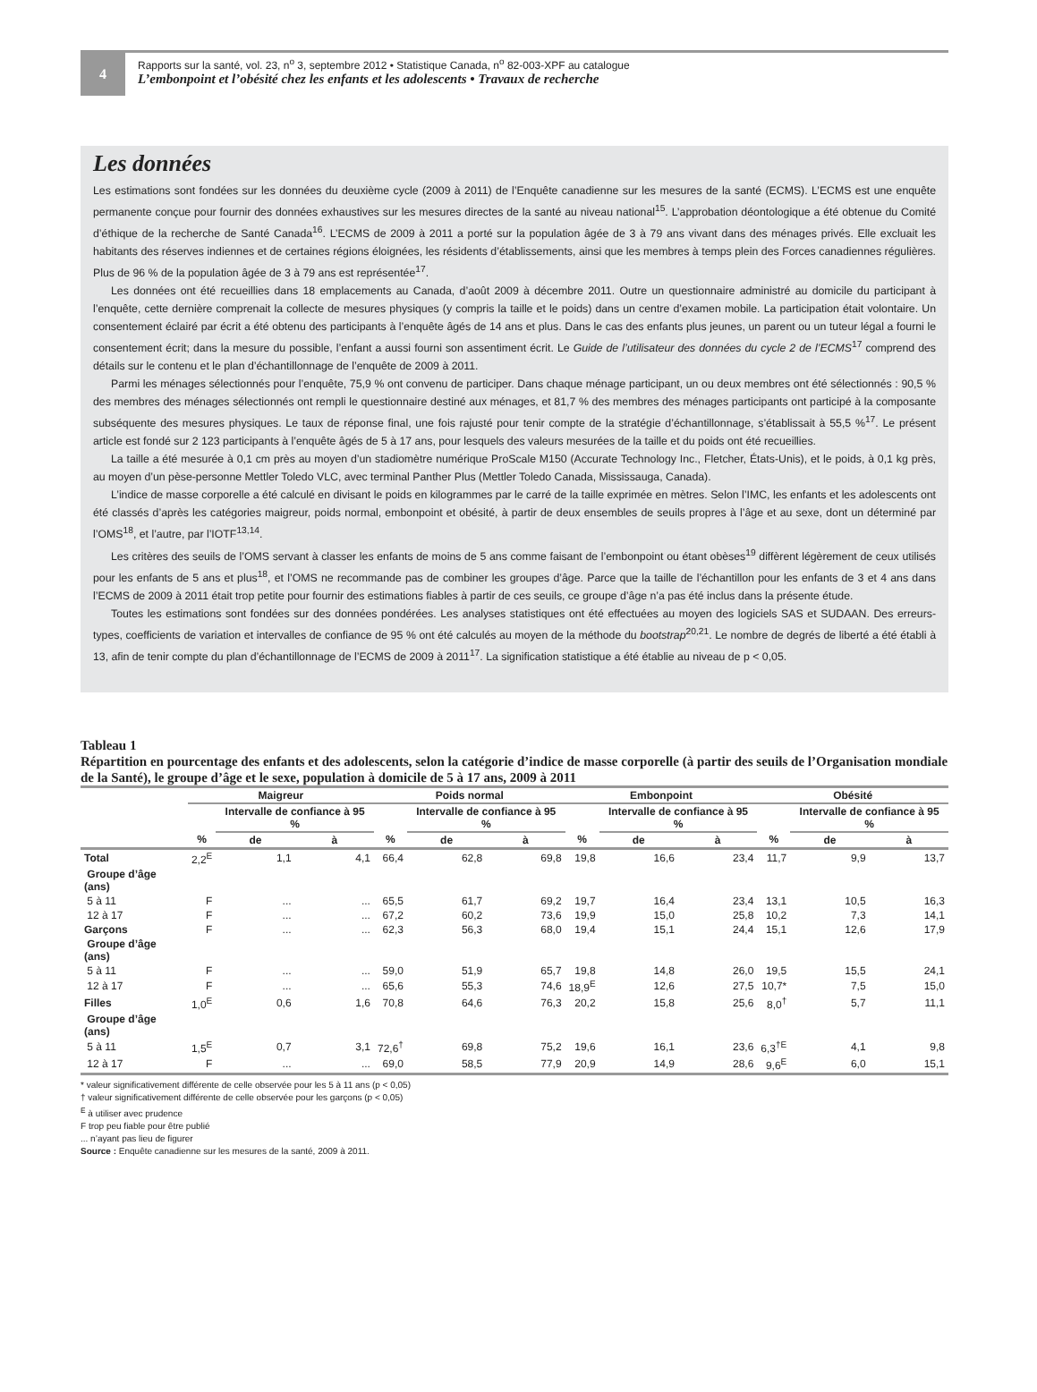4
Rapports sur la santé, vol. 23, n<sup>o</sup> 3, septembre 2012 • Statistique Canada, n<sup>o</sup> 82-003-XPF au catalogue
L’embonpoint et l’obésité chez les enfants et les adolescents • Travaux de recherche
Les données
Les estimations sont fondées sur les données du deuxième cycle (2009 à 2011) de l’Enquête canadienne sur les mesures de la santé (ECMS). L’ECMS est une enquête permanente conçue pour fournir des données exhaustives sur les mesures directes de la santé au niveau national<sup>15</sup>. L’approbation déontologique a été obtenue du Comité d’éthique de la recherche de Santé Canada<sup>16</sup>. L’ECMS de 2009 à 2011 a porté sur la population âgée de 3 à 79 ans vivant dans des ménages privés. Elle excluait les habitants des réserves indiennes et de certaines régions éloignées, les résidents d’établissements, ainsi que les membres à temps plein des Forces canadiennes régulières. Plus de 96 % de la population âgée de 3 à 79 ans est représentée<sup>17</sup>.
Les données ont été recueillies dans 18 emplacements au Canada, d’août 2009 à décembre 2011. Outre un questionnaire administré au domicile du participant à l’enquête, cette dernière comprenait la collecte de mesures physiques (y compris la taille et le poids) dans un centre d’examen mobile. La participation était volontaire. Un consentement éclairé par écrit a été obtenu des participants à l’enquête âgés de 14 ans et plus. Dans le cas des enfants plus jeunes, un parent ou un tuteur légal a fourni le consentement écrit; dans la mesure du possible, l’enfant a aussi fourni son assentiment écrit. Le Guide de l’utilisateur des données du cycle 2 de l’ECMS<sup>17</sup> comprend des détails sur le contenu et le plan d’échantillonnage de l’enquête de 2009 à 2011.
Parmi les ménages sélectionnés pour l’enquête, 75,9 % ont convenu de participer. Dans chaque ménage participant, un ou deux membres ont été sélectionnés : 90,5 % des membres des ménages sélectionnés ont rempli le questionnaire destiné aux ménages, et 81,7 % des membres des ménages participants ont participé à la composante subséquente des mesures physiques. Le taux de réponse final, une fois rajusté pour tenir compte de la stratégie d’échantillonnage, s’établissait à 55,5 %<sup>17</sup>. Le présent article est fondé sur 2 123 participants à l’enquête âgés de 5 à 17 ans, pour lesquels des valeurs mesurées de la taille et du poids ont été recueillies.
La taille a été mesurée à 0,1 cm près au moyen d’un stadiomètre numérique ProScale M150 (Accurate Technology Inc., Fletcher, États-Unis), et le poids, à 0,1 kg près, au moyen d’un pèse-personne Mettler Toledo VLC, avec terminal Panther Plus (Mettler Toledo Canada, Mississauga, Canada).
L’indice de masse corporelle a été calculé en divisant le poids en kilogrammes par le carré de la taille exprimée en mètres. Selon l’IMC, les enfants et les adolescents ont été classés d’après les catégories maigreur, poids normal, embonpoint et obésité, à partir de deux ensembles de seuils propres à l’âge et au sexe, dont un déterminé par l’OMS<sup>18</sup>, et l’autre, par l’IOTF<sup>13,14</sup>.
Les critères des seuils de l’OMS servant à classer les enfants de moins de 5 ans comme faisant de l’embonpoint ou étant obèses<sup>19</sup> diffèrent légèrement de ceux utilisés pour les enfants de 5 ans et plus<sup>18</sup>, et l’OMS ne recommande pas de combiner les groupes d’âge. Parce que la taille de l’échantillon pour les enfants de 3 et 4 ans dans l’ECMS de 2009 à 2011 était trop petite pour fournir des estimations fiables à partir de ces seuils, ce groupe d’âge n’a pas été inclus dans la présente étude.
Toutes les estimations sont fondées sur des données pondérées. Les analyses statistiques ont été effectuées au moyen des logiciels SAS et SUDAAN. Des erreurs-types, coefficients de variation et intervalles de confiance de 95 % ont été calculés au moyen de la méthode du bootstrap<sup>20,21</sup>. Le nombre de degrés de liberté a été établi à 13, afin de tenir compte du plan d’échantillonnage de l’ECMS de 2009 à 2011<sup>17</sup>. La signification statistique a été établie au niveau de p < 0,05.
Tableau 1
Répartition en pourcentage des enfants et des adolescents, selon la catégorie d’indice de masse corporelle (à partir des seuils de l’Organisation mondiale de la Santé), le groupe d’âge et le sexe, population à domicile de 5 à 17 ans, 2009 à 2011
| | Maigreur | | | Poids normal | | | Embonpoint | | | Obésité | | |
| --- | --- | --- | --- | --- | --- | --- | --- | --- | --- | --- | --- | --- |
| | | Intervalle de confiance à 95 % | | | Intervalle de confiance à 95 % | | | Intervalle de confiance à 95 % | | | Intervalle de confiance à 95 % | |
| | % | de | à | % | de | à | % | de | à | % | de | à |
| Total | 2,2<sup>E</sup> | 1,1 | 4,1 | 66,4 | 62,8 | 69,8 | 19,8 | 16,6 | 23,4 | 11,7 | 9,9 | 13,7 |
| Groupe d’âge (ans) | | | | | | | | | | | | |
| 5 à 11 | F | ... | ... | 65,5 | 61,7 | 69,2 | 19,7 | 16,4 | 23,4 | 13,1 | 10,5 | 16,3 |
| 12 à 17 | F | ... | ... | 67,2 | 60,2 | 73,6 | 19,9 | 15,0 | 25,8 | 10,2 | 7,3 | 14,1 |
| Garçons | F | ... | ... | 62,3 | 56,3 | 68,0 | 19,4 | 15,1 | 24,4 | 15,1 | 12,6 | 17,9 |
| Groupe d’âge (ans) | | | | | | | | | | | | |
| 5 à 11 | F | ... | ... | 59,0 | 51,9 | 65,7 | 19,8 | 14,8 | 26,0 | 19,5 | 15,5 | 24,1 |
| 12 à 17 | F | ... | ... | 65,6 | 55,3 | 74,6 | 18,9<sup>E</sup> | 12,6 | 27,5 | 10,7* | 7,5 | 15,0 |
| Filles | 1,0<sup>E</sup> | 0,6 | 1,6 | 70,8 | 64,6 | 76,3 | 20,2 | 15,8 | 25,6 | 8,0<sup>†</sup> | 5,7 | 11,1 |
| Groupe d’âge (ans) | | | | | | | | | | | | |
| 5 à 11 | 1,5<sup>E</sup> | 0,7 | 3,1 | 72,6<sup>†</sup> | 69,8 | 75,2 | 19,6 | 16,1 | 23,6 | 6,3<sup>†E</sup> | 4,1 | 9,8 |
| 12 à 17 | F | ... | ... | 69,0 | 58,5 | 77,9 | 20,9 | 14,9 | 28,6 | 9,6<sup>E</sup> | 6,0 | 15,1 |
* valeur significativement différente de celle observée pour les 5 à 11 ans (p < 0,05)
† valeur significativement différente de celle observée pour les garçons (p < 0,05)
<sup>E</sup> à utiliser avec prudence
F trop peu fiable pour être publié
... n’ayant pas lieu de figurer
Source : Enquête canadienne sur les mesures de la santé, 2009 à 2011.